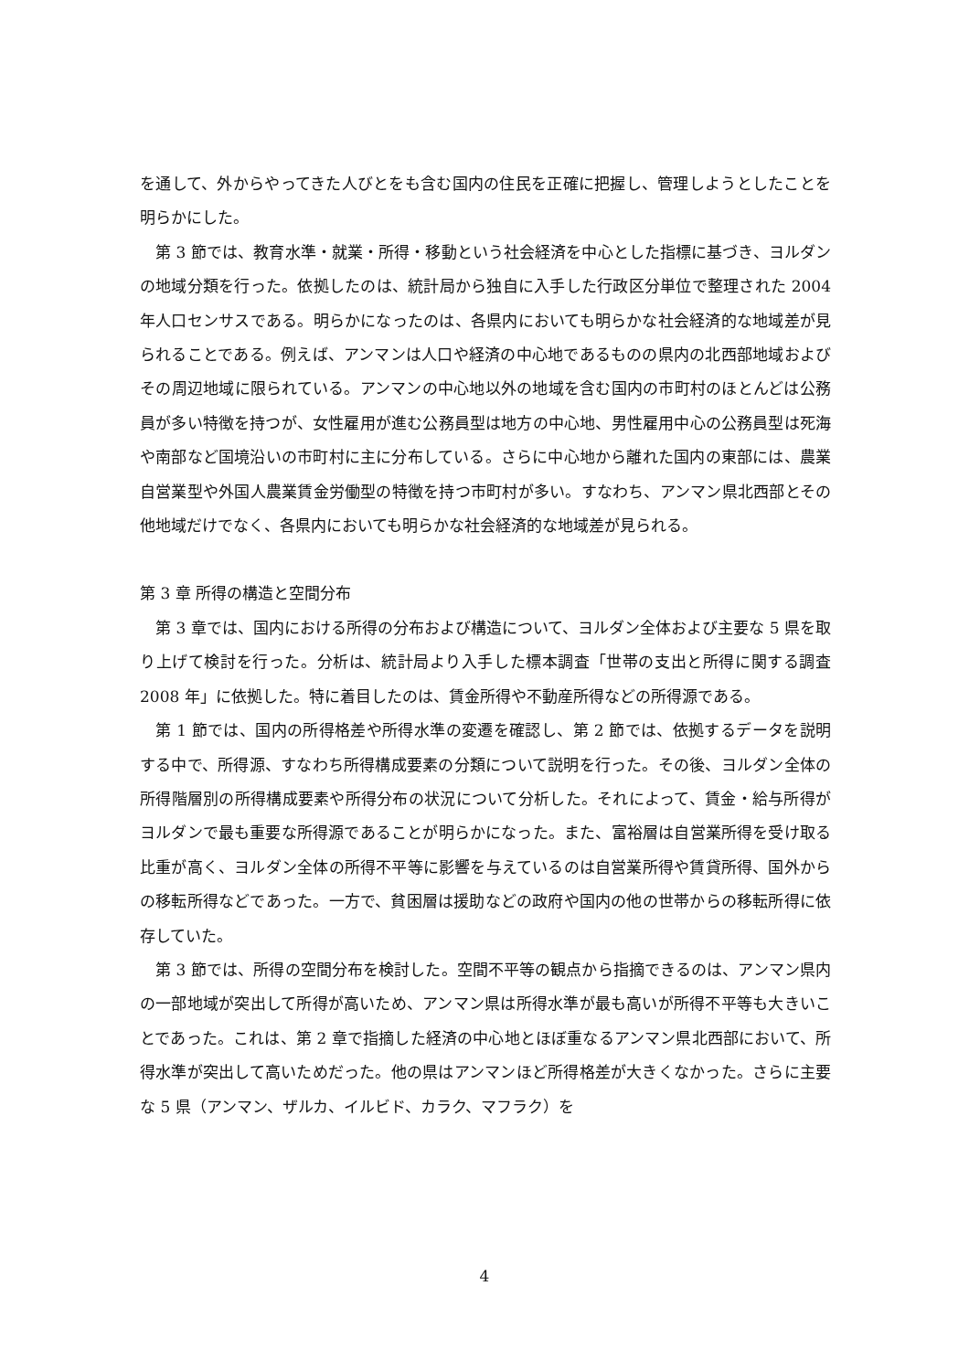を通して、外からやってきた人びとをも含む国内の住民を正確に把握し、管理しようとしたことを明らかにした。
第 3 節では、教育水準・就業・所得・移動という社会経済を中心とした指標に基づき、ヨルダンの地域分類を行った。依拠したのは、統計局から独自に入手した行政区分単位で整理された 2004 年人口センサスである。明らかになったのは、各県内においても明らかな社会経済的な地域差が見られることである。例えば、アンマンは人口や経済の中心地であるものの県内の北西部地域およびその周辺地域に限られている。アンマンの中心地以外の地域を含む国内の市町村のほとんどは公務員が多い特徴を持つが、女性雇用が進む公務員型は地方の中心地、男性雇用中心の公務員型は死海や南部など国境沿いの市町村に主に分布している。さらに中心地から離れた国内の東部には、農業自営業型や外国人農業賃金労働型の特徴を持つ市町村が多い。すなわち、アンマン県北西部とその他地域だけでなく、各県内においても明らかな社会経済的な地域差が見られる。
第 3 章 所得の構造と空間分布
第 3 章では、国内における所得の分布および構造について、ヨルダン全体および主要な 5 県を取り上げて検討を行った。分析は、統計局より入手した標本調査「世帯の支出と所得に関する調査 2008 年」に依拠した。特に着目したのは、賃金所得や不動産所得などの所得源である。
第 1 節では、国内の所得格差や所得水準の変遷を確認し、第 2 節では、依拠するデータを説明する中で、所得源、すなわち所得構成要素の分類について説明を行った。その後、ヨルダン全体の所得階層別の所得構成要素や所得分布の状況について分析した。それによって、賃金・給与所得がヨルダンで最も重要な所得源であることが明らかになった。また、富裕層は自営業所得を受け取る比重が高く、ヨルダン全体の所得不平等に影響を与えているのは自営業所得や賃貸所得、国外からの移転所得などであった。一方で、貧困層は援助などの政府や国内の他の世帯からの移転所得に依存していた。
第 3 節では、所得の空間分布を検討した。空間不平等の観点から指摘できるのは、アンマン県内の一部地域が突出して所得が高いため、アンマン県は所得水準が最も高いが所得不平等も大きいことであった。これは、第 2 章で指摘した経済の中心地とほぼ重なるアンマン県北西部において、所得水準が突出して高いためだった。他の県はアンマンほど所得格差が大きくなかった。さらに主要な 5 県（アンマン、ザルカ、イルビド、カラク、マフラク）を
4